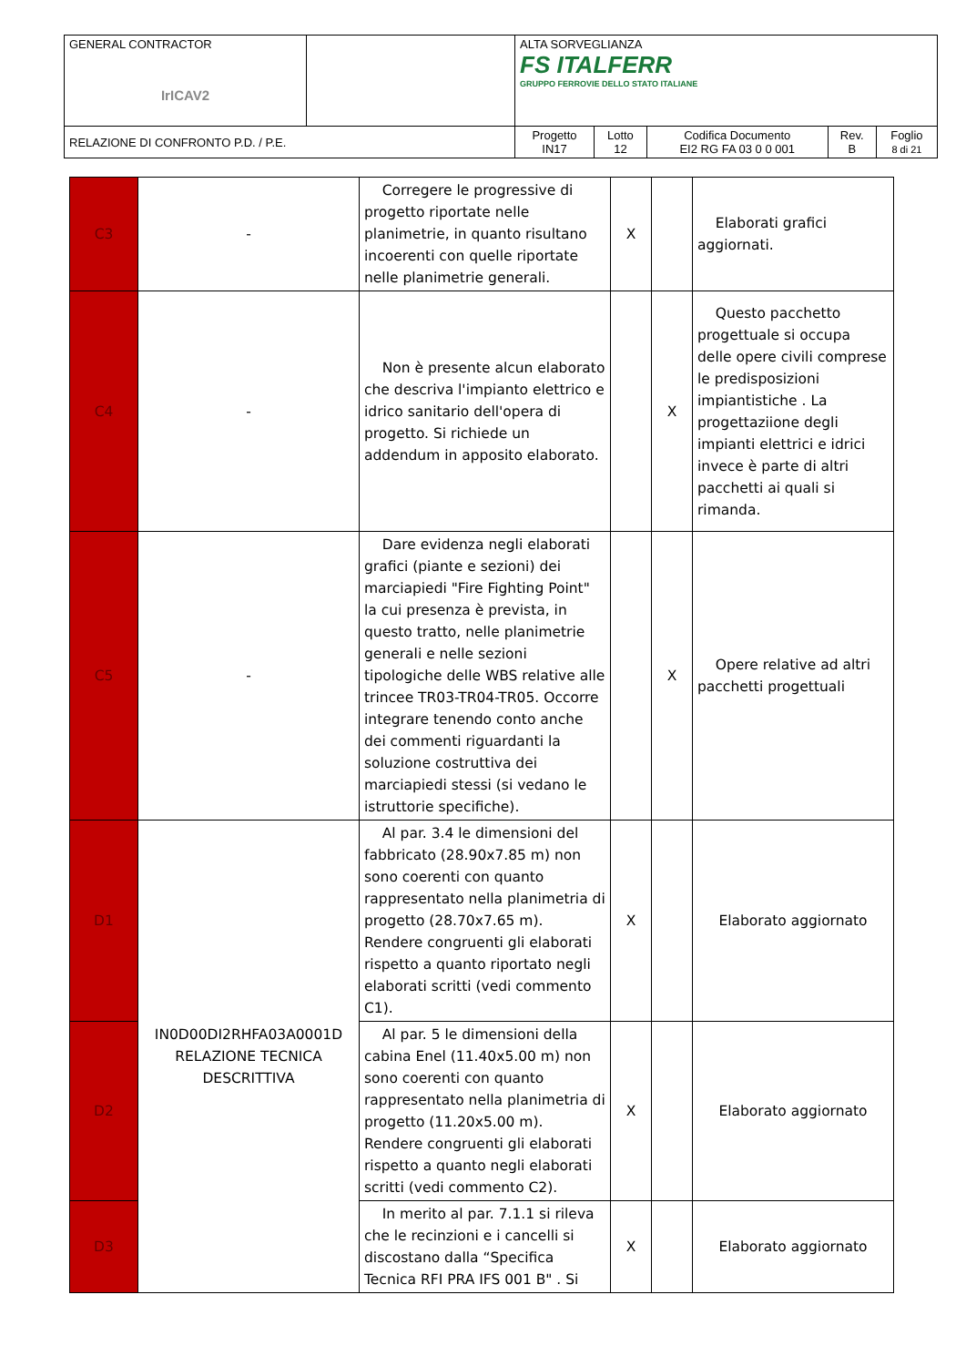| GENERAL CONTRACTOR IrICAV2 | | ALTA SORVEGLIANZA FS ITALFERR GRUPPO FERROVIE DELLO STATO ITALIANE | | | | |
| RELAZIONE DI CONFRONTO P.D. / P.E. | | Progetto IN17 | Lotto 12 | Codifica Documento EI2 RG FA 03 0 0 001 | Rev. B | Foglio 8 di 21 |
| C3 | - | Corregere le progressive di progetto riportate nelle planimetrie, in quanto risultano incoerenti con quelle riportate nelle planimetrie generali. | X | | Elaborati grafici aggiornati. |
| C4 | - | Non è presente alcun elaborato che descriva l'impianto elettrico e idrico sanitario dell'opera di progetto. Si richiede un addendum in apposito elaborato. | | X | Questo pacchetto progettuale si occupa delle opere civili comprese le predisposizioni impiantistiche . La progettaziione degli impianti elettrici e idrici invece è parte di altri pacchetti ai quali si rimanda. |
| C5 | - | Dare evidenza negli elaborati grafici (piante e sezioni) dei marciapiedi "Fire Fighting Point" la cui presenza è prevista, in questo tratto, nelle planimetrie generali e nelle sezioni tipologiche delle WBS relative alle trincee TR03-TR04-TR05. Occorre integrare tenendo conto anche dei commenti riguardanti la soluzione costruttiva dei marciapiedi stessi (si vedano le istruttorie specifiche). | | X | Opere relative ad altri pacchetti progettuali |
| D1 | IN0D00DI2RHFA03A0001D RELAZIONE TECNICA DESCRITTIVA | Al par. 3.4 le dimensioni del fabbricato (28.90x7.85 m) non sono coerenti con quanto rappresentato nella planimetria di progetto (28.70x7.65 m). Rendere congruenti gli elaborati rispetto a quanto riportato negli elaborati scritti (vedi commento C1). | X | | Elaborato aggiornato |
| D2 | | Al par. 5 le dimensioni della cabina Enel (11.40x5.00 m) non sono coerenti con quanto rappresentato nella planimetria di progetto (11.20x5.00 m). Rendere congruenti gli elaborati rispetto a quanto negli elaborati scritti (vedi commento C2). | X | | Elaborato aggiornato |
| D3 | | In merito al par. 7.1.1 si rileva che le recinzioni e i cancelli si discostano dalla “Specifica Tecnica RFI PRA IFS 001 B" . Si | X | | Elaborato aggiornato |